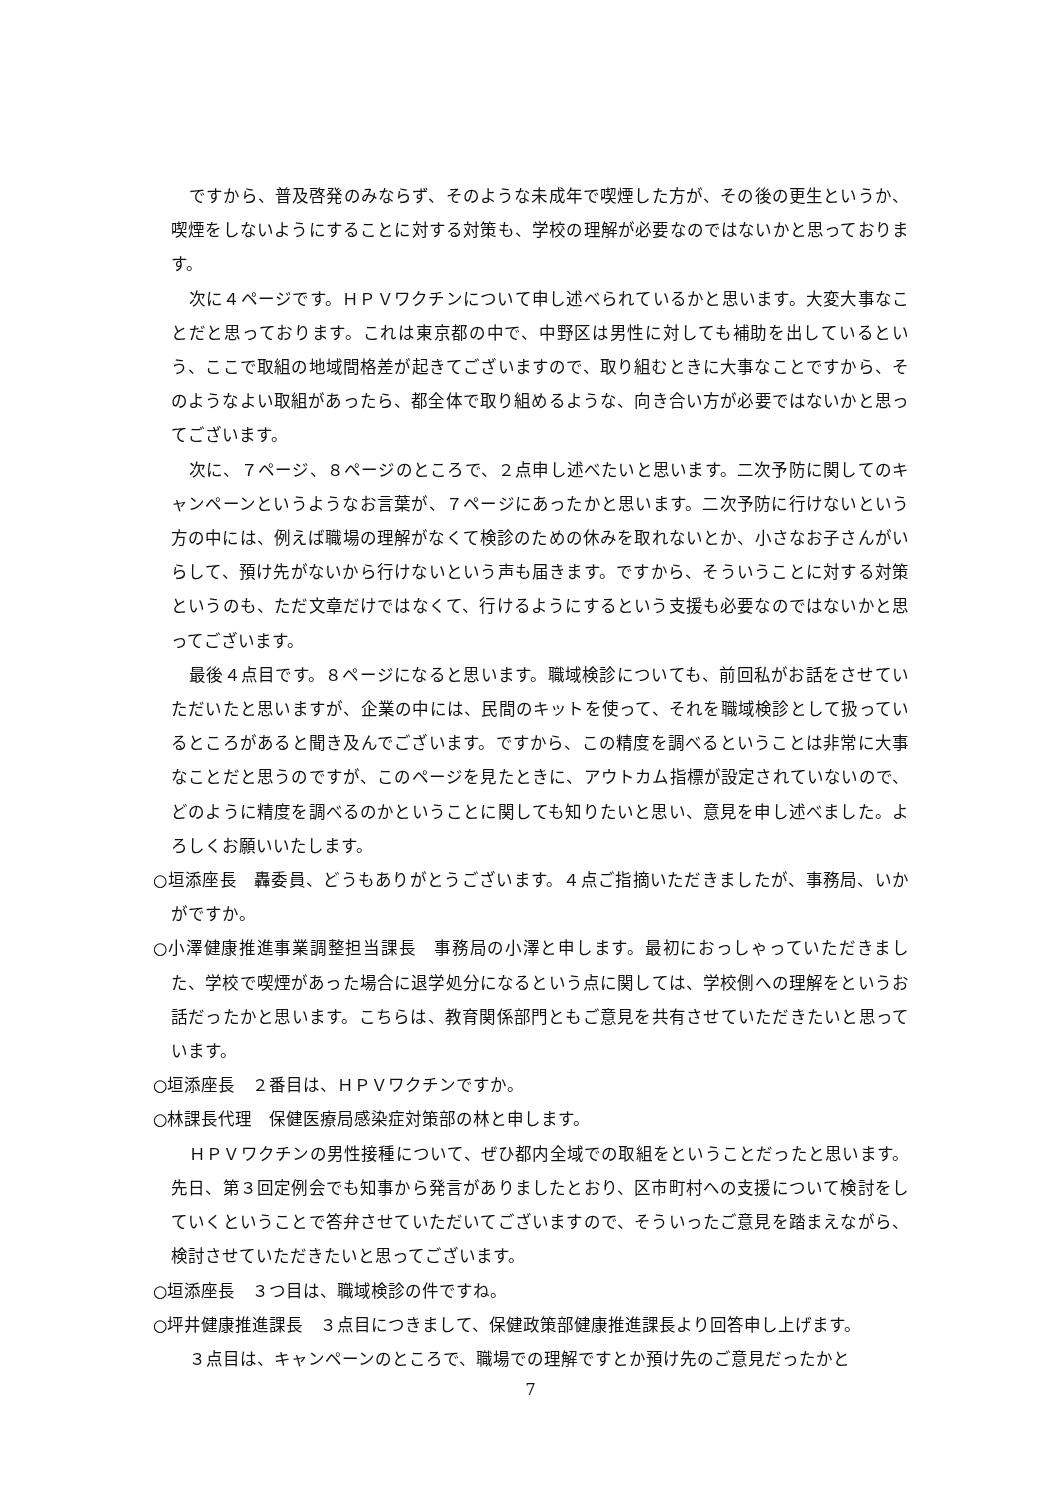ですから、普及啓発のみならず、そのような未成年で喫煙した方が、その後の更生というか、喫煙をしないようにすることに対する対策も、学校の理解が必要なのではないかと思っております。
次に４ページです。ＨＰＶワクチンについて申し述べられているかと思います。大変大事なことだと思っております。これは東京都の中で、中野区は男性に対しても補助を出しているという、ここで取組の地域間格差が起きてございますので、取り組むときに大事なことですから、そのようなよい取組があったら、都全体で取り組めるような、向き合い方が必要ではないかと思ってございます。
次に、７ページ、８ページのところで、２点申し述べたいと思います。二次予防に関してのキャンペーンというようなお言葉が、７ページにあったかと思います。二次予防に行けないという方の中には、例えば職場の理解がなくて検診のための休みを取れないとか、小さなお子さんがいらして、預け先がないから行けないという声も届きます。ですから、そういうことに対する対策というのも、ただ文章だけではなくて、行けるようにするという支援も必要なのではないかと思ってございます。
最後４点目です。８ページになると思います。職域検診についても、前回私がお話をさせていただいたと思いますが、企業の中には、民間のキットを使って、それを職域検診として扱っているところがあると聞き及んでございます。ですから、この精度を調べるということは非常に大事なことだと思うのですが、このページを見たときに、アウトカム指標が設定されていないので、どのように精度を調べるのかということに関しても知りたいと思い、意見を申し述べました。よろしくお願いいたします。
○垣添座長　轟委員、どうもありがとうございます。４点ご指摘いただきましたが、事務局、いかがですか。
○小澤健康推進事業調整担当課長　事務局の小澤と申します。最初におっしゃっていただきました、学校で喫煙があった場合に退学処分になるという点に関しては、学校側への理解をというお話だったかと思います。こちらは、教育関係部門ともご意見を共有させていただきたいと思っています。
○垣添座長　２番目は、ＨＰＶワクチンですか。
○林課長代理　保健医療局感染症対策部の林と申します。
ＨＰＶワクチンの男性接種について、ぜひ都内全域での取組をということだったと思います。先日、第３回定例会でも知事から発言がありましたとおり、区市町村への支援について検討をしていくということで答弁させていただいてございますので、そういったご意見を踏まえながら、検討させていただきたいと思ってございます。
○垣添座長　３つ目は、職域検診の件ですね。
○坪井健康推進課長　３点目につきまして、保健政策部健康推進課長より回答申し上げます。
３点目は、キャンペーンのところで、職場での理解ですとか預け先のご意見だったかと
7